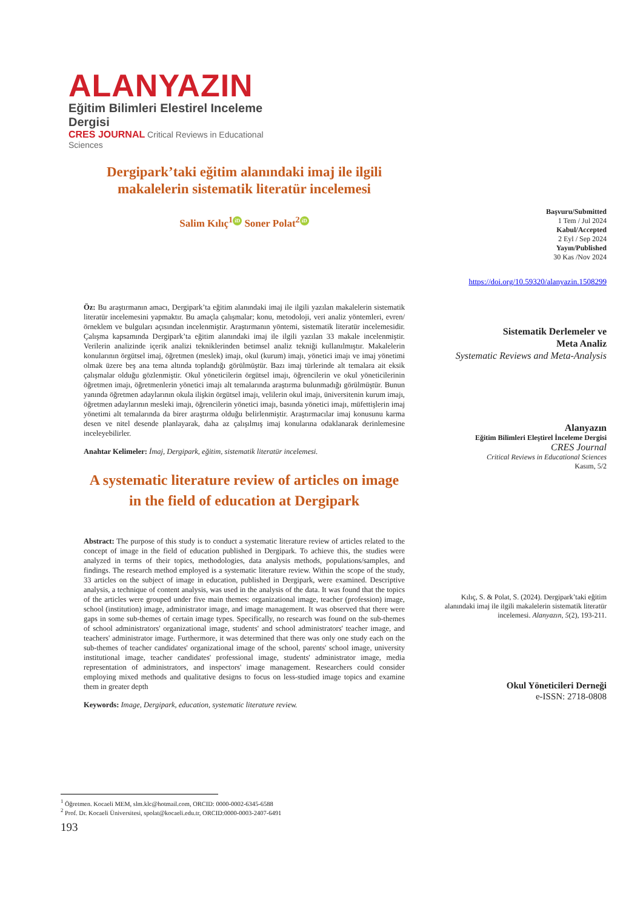ALANYAZIN
Eğitim Bilimleri Elestirel Inceleme Dergisi
CRES JOURNAL Critical Reviews in Educational Sciences
Dergipark’taki eğitim alanındaki imaj ile ilgili makalelerin sistematik literatür incelemesi
Salim Kılıç<sup>1</sup> iD Soner Polat<sup>2</sup> iD
Öz: Bu araştırmanın amacı, Dergipark’ta eğitim alanındaki imaj ile ilgili yazılan makalelerin sistematik literatür incelemesini yapmaktır. Bu amaçla çalışmalar; konu, metodoloji, veri analiz yöntemleri, evren/örneklem ve bulguları açısından incelenmiştir. Araştırmanın yöntemi, sistematik literatür incelemesidir. Çalışma kapsamında Dergipark’ta eğitim alanındaki imaj ile ilgili yazılan 33 makale incelenmiştir. Verilerin analizinde içerik analizi tekniklerinden betimsel analiz tekniği kullanılmıştır. Makalelerin konularının örgütsel imaj, öğretmen (meslek) imajı, okul (kurum) imajı, yönetici imajı ve imaj yönetimi olmak üzere beş ana tema altında toplandığı görülmüştür. Bazı imaj türlerinde alt temalara ait eksik çalışmalar olduğu gözlenmiştir. Okul yöneticilerin örgütsel imajı, öğrencilerin ve okul yöneticilerinin öğretmen imajı, öğretmenlerin yönetici imajı alt temalarında araştırma bulunmadığı görülmüştür. Bunun yanında öğretmen adaylarının okula ilişkin örgütsel imajı, velilerin okul imajı, üniversitenin kurum imajı, öğretmen adaylarının mesleki imajı, öğrencilerin yönetici imajı, basında yönetici imajı, müfettişlerin imaj yönetimi alt temalarında da birer araştırma olduğu belirlenmiştir. Araştırmacılar imaj konusunu karma desen ve nitel desende planlayarak, daha az çalışılmış imaj konularına odaklanarak derinlemesine inceleyebilirler.
Anahtar Kelimeler: İmaj, Dergipark, eğitim, sistematik literatür incelemesi.
A systematic literature review of articles on image in the field of education at Dergipark
Abstract: The purpose of this study is to conduct a systematic literature review of articles related to the concept of image in the field of education published in Dergipark. To achieve this, the studies were analyzed in terms of their topics, methodologies, data analysis methods, populations/samples, and findings. The research method employed is a systematic literature review. Within the scope of the study, 33 articles on the subject of image in education, published in Dergipark, were examined. Descriptive analysis, a technique of content analysis, was used in the analysis of the data. It was found that the topics of the articles were grouped under five main themes: organizational image, teacher (profession) image, school (institution) image, administrator image, and image management. It was observed that there were gaps in some sub-themes of certain image types. Specifically, no research was found on the sub-themes of school administrators' organizational image, students' and school administrators' teacher image, and teachers' administrator image. Furthermore, it was determined that there was only one study each on the sub-themes of teacher candidates' organizational image of the school, parents' school image, university institutional image, teacher candidates' professional image, students' administrator image, media representation of administrators, and inspectors' image management. Researchers could consider employing mixed methods and qualitative designs to focus on less-studied image topics and examine them in greater depth
Keywords: Image, Dergipark, education, systematic literature review.
Başvuru/Submitted
1 Tem / Jul 2024
Kabul/Accepted
2 Eyl / Sep 2024
Yayın/Published
30 Kas /Nov 2024
https://doi.org/10.59320/alanyazin.1508299
Sistematik Derlemeler ve
Meta Analiz
Systematic Reviews and Meta-Analysis
Alanyazın
Eğitim Bilimleri Eleştirel İnceleme Dergisi
CRES Journal
Critical Reviews in Educational Sciences
Kasım, 5/2
Kılıç, S. & Polat, S. (2024). Dergipark’taki eğitim alanındaki imaj ile ilgili makalelerin sistematik literatür incelemesi. Alanyazın, 5(2), 193-211.
Okul Yöneticileri Derneği
e-ISSN: 2718-0808
<sup>1</sup> Öğretmen. Kocaeli MEM, slm.klc@hotmail.com, ORCID: 0000-0002-6345-6588
<sup>2</sup> Prof. Dr. Kocaeli Üniversitesi, spolat@kocaeli.edu.tr, ORCID:0000-0003-2407-6491
193